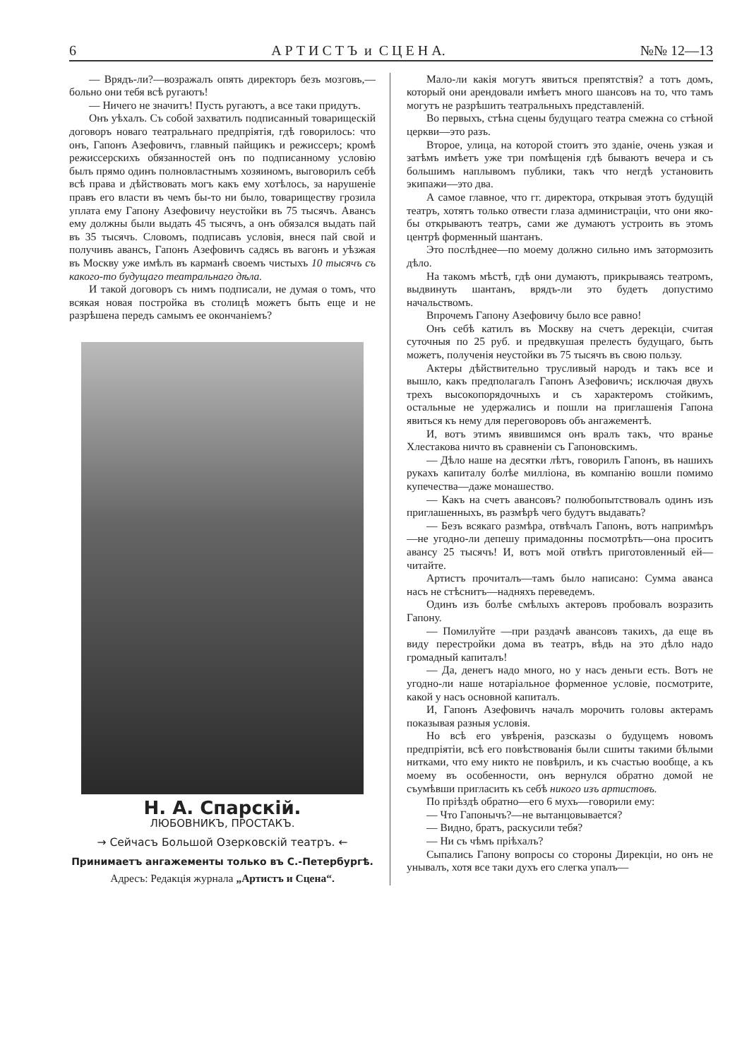6 А Р Т И С Т Ъ и С Ц Е Н А. №№ 12—13
— Врядъ-ли?—возражалъ опять директоръ безъ мозговъ,—больно они тебя всѣ ругаютъ!
— Ничего не значитъ! Пусть ругаютъ, а все таки придутъ.
Онъ уѣхалъ. Съ собой захватилъ подписанный товарищескій договоръ новаго театральнаго предпріятія, гдѣ говорилось: что онъ, Гапонъ Азефовичъ, главный пайщикъ и режиссеръ; кромѣ режиссерскихъ обязанностей онъ по подписанному условію былъ прямо одинъ полновластнымъ хозяиномъ, выговорилъ себѣ всѣ права и дѣйствовать могъ какъ ему хотѣлось, за нарушеніе правъ его власти въ чемъ бы-то ни было, товариществу грозила уплата ему Гапону Азефовичу неустойки въ 75 тысячъ. Авансъ ему должны были выдать 45 тысячъ, а онъ обязался выдать пай въ 35 тысячъ. Словомъ, подписавъ условія, внеся пай свой и получивъ авансъ, Гапонъ Азефовичъ садясь въ вагонъ и уѣзжая въ Москву уже имѣлъ въ карманѣ своемъ чистыхъ 10 тысячъ съ какого-то будущаго театральнаго дѣла.
И такой договоръ съ нимъ подписали, не думая о томъ, что всякая новая постройка въ столицѣ можетъ быть еще и не разрѣшена передъ самымъ ее окончаніемъ?
Н. А. Спарскій.
ЛЮБОВНИКЪ, ПРОСТАКЪ.
→ Сейчасъ Большой Озерковскій театръ. ←
Принимаетъ ангажементы только въ С.-Петербургѣ.
Адресъ: Редакція журнала „Артистъ и Сцена“.
Мало-ли какія могутъ явиться препятствія? а тотъ домъ, который они арендовали имѣетъ много шансовъ на то, что тамъ могутъ не разрѣшить театральныхъ представленій.
Во первыхъ, стѣна сцены будущаго театра смежна со стѣной церкви—это разъ.
Второе, улица, на которой стоитъ это зданіе, очень узкая и затѣмъ имѣетъ уже три помѣщенія гдѣ бываютъ вечера и съ большимъ наплывомъ публики, такъ что негдѣ установить экипажи—это два.
А самое главное, что гг. директора, открывая этотъ будущій театръ, хотятъ только отвести глаза администраціи, что они яко-бы открываютъ театръ, сами же думаютъ устроить въ этомъ центрѣ форменный шантанъ.
Это послѣднее—по моему должно сильно имъ затормозить дѣло.
На такомъ мѣстѣ, гдѣ они думаютъ, прикрываясь театромъ, выдвинуть шантанъ, врядъ-ли это будетъ допустимо начальствомъ.
Впрочемъ Гапону Азефовичу было все равно!
Онъ себѣ катилъ въ Москву на счетъ дерекціи, считая суточныя по 25 руб. и предвкушая прелесть будущаго, быть можетъ, полученія неустойки въ 75 тысячъ въ свою пользу.
Актеры дѣйствительно трусливый народъ и такъ все и вышло, какъ предполагалъ Гапонъ Азефовичъ; исключая двухъ трехъ высокопорядочныхъ и съ характеромъ стойкимъ, остальные не удержались и пошли на приглашенія Гапона явиться къ нему для переговоровъ объ ангажементѣ.
И, вотъ этимъ явившимся онъ вралъ такъ, что вранье Хлестакова ничто въ сравненіи съ Гапоновскимъ.
— Дѣло наше на десятки лѣтъ, говорилъ Гапонъ, въ нашихъ рукахъ капиталу болѣе милліона, въ компанію вошли помимо купечества—даже монашество.
— Какъ на счетъ авансовъ? полюбопытствовалъ одинъ изъ приглашенныхъ, въ размѣрѣ чего будутъ выдавать?
— Безъ всякаго размѣра, отвѣчалъ Гапонъ, вотъ напримѣръ—не угодно-ли депешу примадонны посмотрѣть—она проситъ авансу 25 тысячъ! И, вотъ мой отвѣтъ приготовленный ей—читайте.
Артистъ прочиталъ—тамъ было написано: Сумма аванса насъ не стѣснитъ—надняхъ переведемъ.
Одинъ изъ болѣе смѣлыхъ актеровъ пробовалъ возразить Гапону.
— Помилуйте —при раздачѣ авансовъ такихъ, да еще въ виду перестройки дома въ театръ, вѣдь на это дѣло надо громадный капиталъ!
— Да, денегъ надо много, но у насъ деньги есть. Вотъ не угодно-ли наше нотаріальное форменное условіе, посмотрите, какой у насъ основной капиталъ.
И, Гапонъ Азефовичъ началъ морочить головы актерамъ показывая разныя условія.
Но всѣ его увѣренія, разсказы о будущемъ новомъ предпріятіи, всѣ его повѣствованія были сшиты такими бѣлыми нитками, что ему никто не повѣрилъ, и къ счастью вообще, а къ моему въ особенности, онъ вернулся обратно домой не съумѣвши пригласить къ себѣ никого изъ артистовъ.
По пріѣздѣ обратно—его 6 мухъ—говорили ему:
— Что Гапонычъ?—не вытанцовывается?
— Видно, братъ, раскусили тебя?
— Ни съ чѣмъ пріѣхалъ?
Сыпались Гапону вопросы со стороны Дирекціи, но онъ не унывалъ, хотя все таки духъ его слегка упалъ—